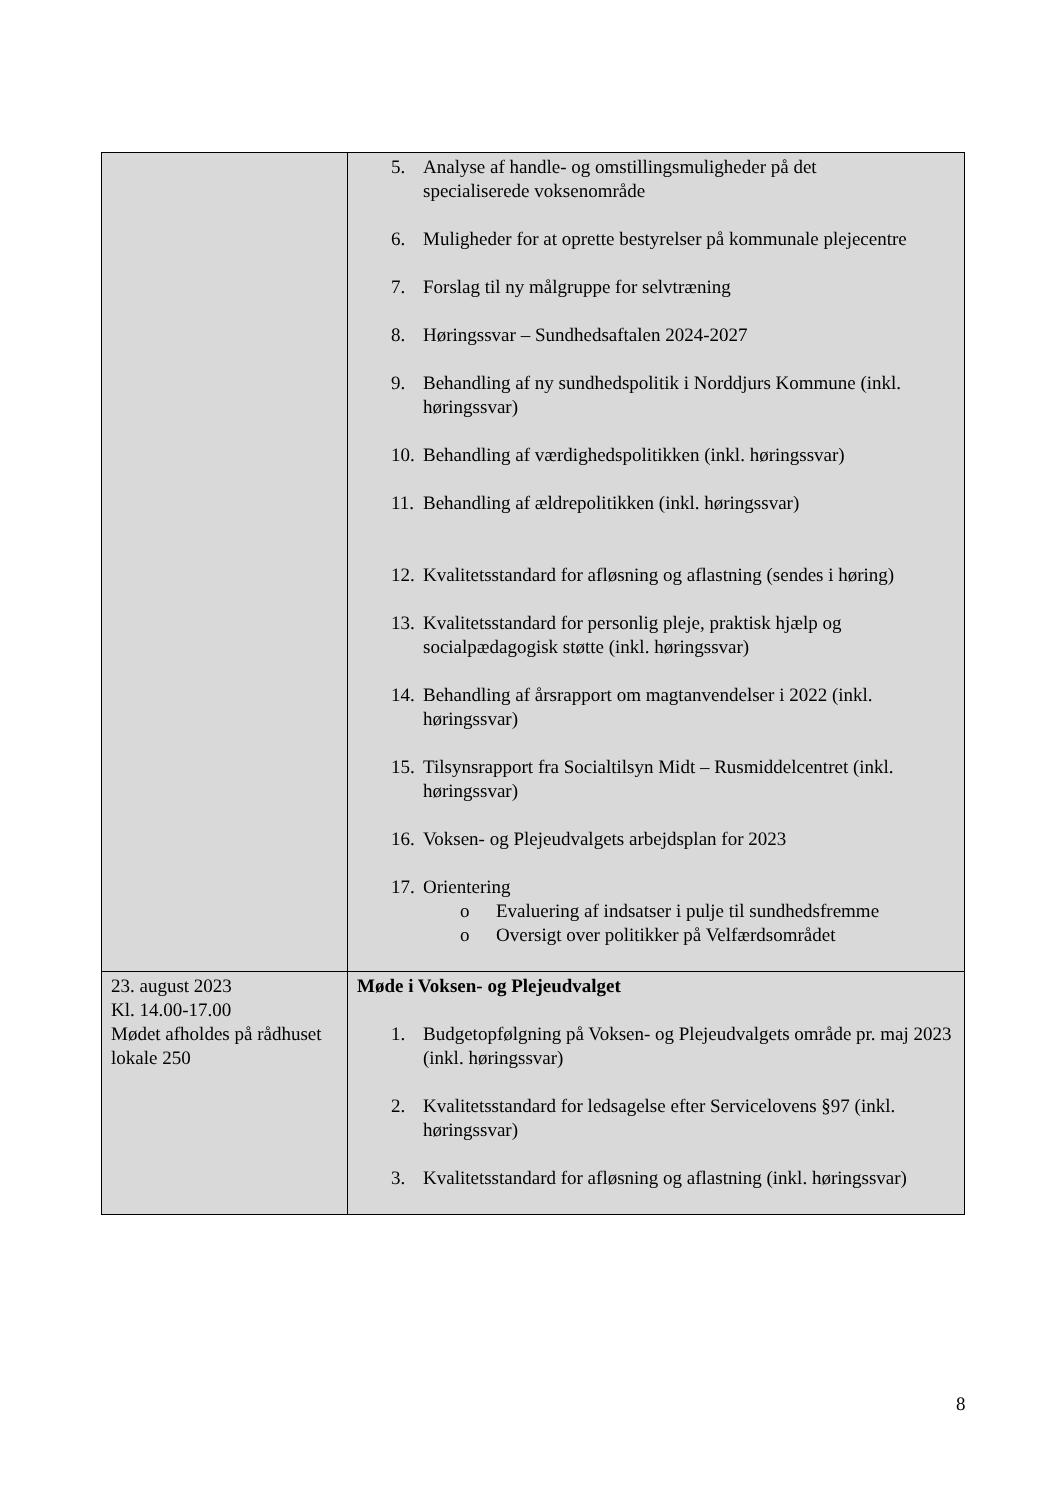| | 5. Analyse af handle- og omstillingsmuligheder på det specialiserede voksenområde 6. Muligheder for at oprette bestyrelser på kommunale plejecentre 7. Forslag til ny målgruppe for selvtræning 8. Høringssvar – Sundhedsaftalen 2024-2027 9. Behandling af ny sundhedspolitik i Norddjurs Kommune (inkl. høringssvar) 10. Behandling af værdighedspolitikken (inkl. høringssvar) 11. Behandling af ældrepolitikken (inkl. høringssvar) 12. Kvalitetsstandard for afløsning og aflastning (sendes i høring) 13. Kvalitetsstandard for personlig pleje, praktisk hjælp og socialpædagogisk støtte (inkl. høringssvar) 14. Behandling af årsrapport om magtanvendelser i 2022 (inkl. høringssvar) 15. Tilsynsrapport fra Socialtilsyn Midt – Rusmiddelcentret (inkl. høringssvar) 16. Voksen- og Plejeudvalgets arbejdsplan for 2023 17. Orientering o Evaluering af indsatser i pulje til sundhedsfremme o Oversigt over politikker på Velfærdsområdet |
| 23. august 2023 Kl. 14.00-17.00 Mødet afholdes på rådhuset lokale 250 | Møde i Voksen- og Plejeudvalget 1. Budgetopfølgning på Voksen- og Plejeudvalgets område pr. maj 2023 (inkl. høringssvar) 2. Kvalitetsstandard for ledsagelse efter Servicelovens §97 (inkl. høringssvar) 3. Kvalitetsstandard for afløsning og aflastning (inkl. høringssvar) |
8